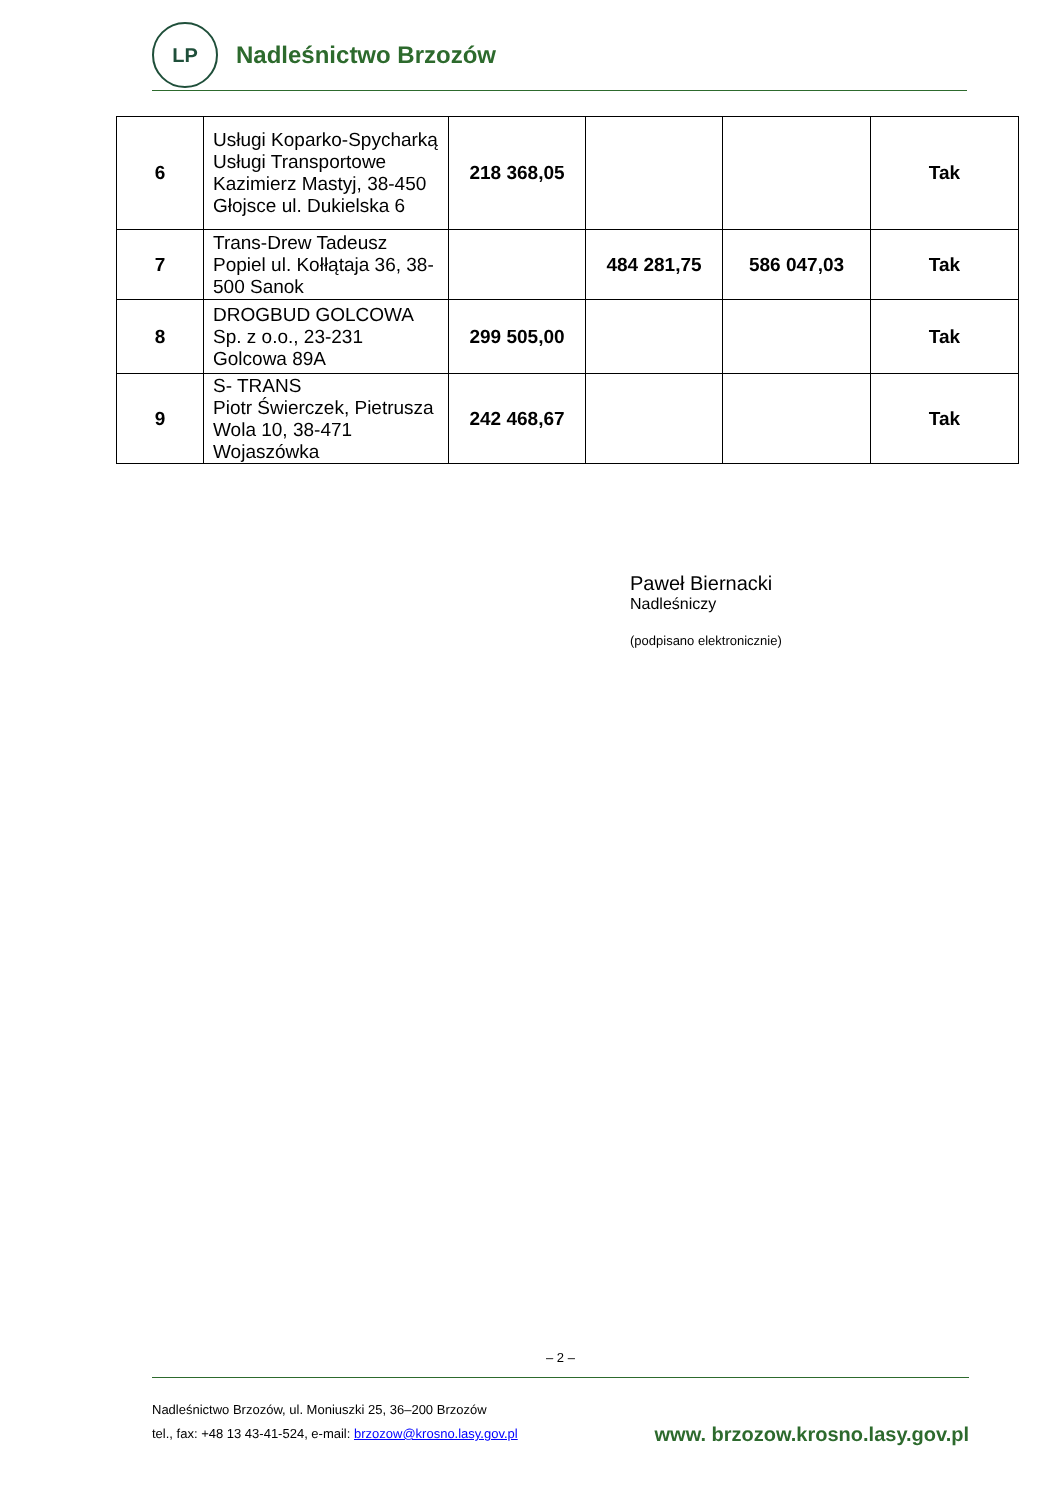LP
Nadleśnictwo Brzozów
| 6 | Usługi Koparko-Spycharką Usługi Transportowe Kazimierz Mastyj, 38-450 Głojsce ul. Dukielska 6 | 218 368,05 | | | Tak |
| 7 | Trans-Drew Tadeusz Popiel ul. Kołłątaja 36, 38-500 Sanok | | 484 281,75 | 586 047,03 | Tak |
| 8 | DROGBUD GOLCOWA Sp. z o.o., 23-231 Golcowa 89A | 299 505,00 | | | Tak |
| 9 | S- TRANS Piotr Świerczek, Pietrusza Wola 10, 38-471 Wojaszówka | 242 468,67 | | | Tak |
Paweł Biernacki
Nadleśniczy
(podpisano elektronicznie)
– 2 –
Nadleśnictwo Brzozów, ul. Moniuszki 25, 36–200 Brzozów
tel., fax: +48 13 43-41-524, e-mail: brzozow@krosno.lasy.gov.pl
www. brzozow.krosno.lasy.gov.pl